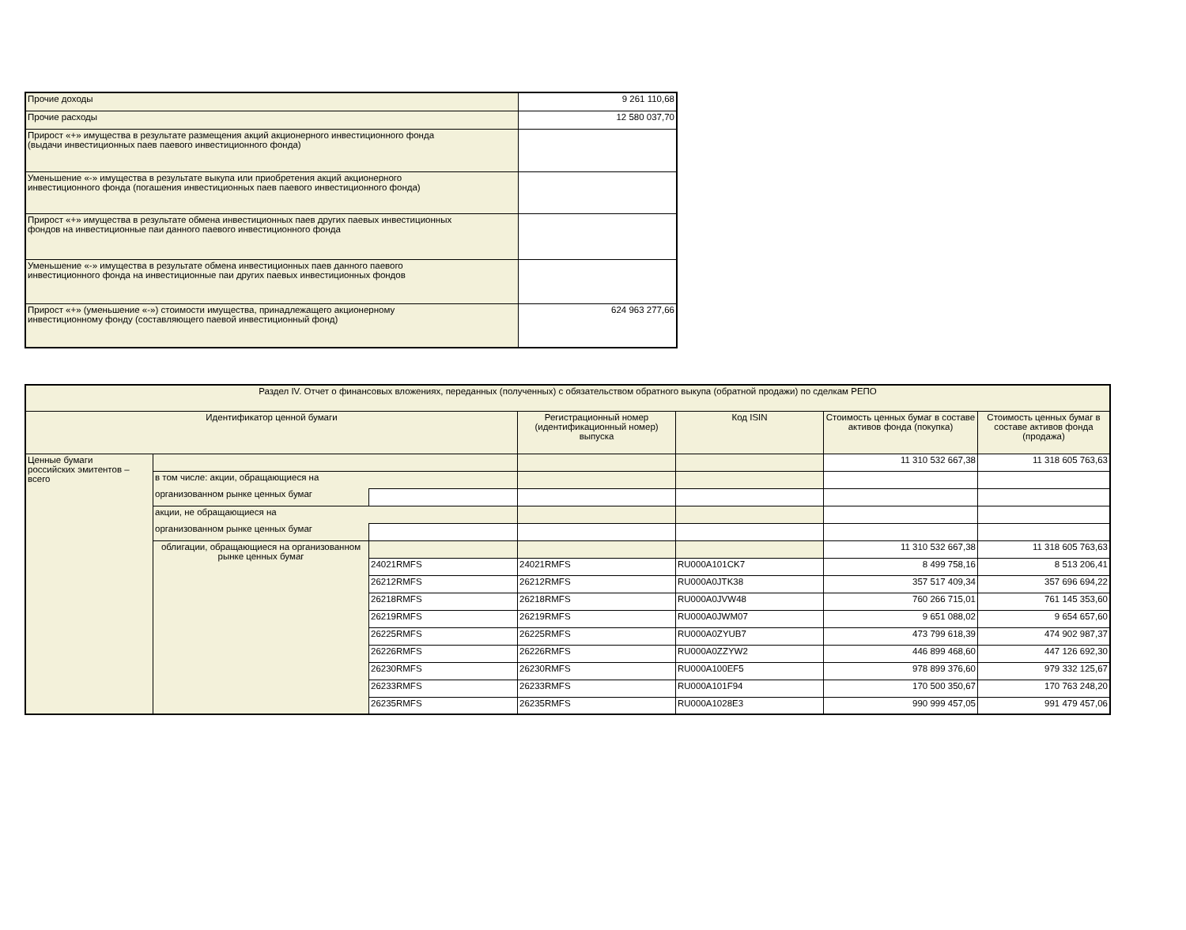| Прочие доходы | 9 261 110,68 |
| Прочие расходы | 12 580 037,70 |
| Прирост «+» имущества в результате размещения акций акционерного инвестиционного фонда (выдачи инвестиционных паев паевого инвестиционного фонда) | |
| Уменьшение «-» имущества в результате выкупа или приобретения акций акционерного инвестиционного фонда (погашения инвестиционных паев паевого инвестиционного фонда) | |
| Прирост «+» имущества в результате обмена инвестиционных паев других паевых инвестиционных фондов на инвестиционные паи данного паевого инвестиционного фонда | |
| Уменьшение «-» имущества в результате обмена инвестиционных паев данного паевого инвестиционного фонда на инвестиционные паи других паевых инвестиционных фондов | |
| Прирост «+» (уменьшение «-») стоимости имущества, принадлежащего акционерному инвестиционному фонду (составляющего паевой инвестиционный фонд) | 624 963 277,66 |
| Раздел IV. Отчет о финансовых вложениях, переданных (полученных) с обязательством обратного выкупа (обратной продажи) по сделкам РЕПО | | | | | | |
| Идентификатор ценной бумаги | | | Регистрационный номер (идентификационный номер) выпуска | Код ISIN | Стоимость ценных бумаг в составе активов фонда (покупка) | Стоимость ценных бумаг в составе активов фонда (продажа) |
| Ценные бумаги российских эмитентов – всего | | | | | 11 310 532 667,38 | 11 318 605 763,63 |
| | в том числе: акции, обращающиеся на | | | | | |
| | организованном рынке ценных бумаг | | | | | |
| | акции, не обращающиеся на | | | | | |
| | организованном рынке ценных бумаг | | | | | |
| | облигации, обращающиеся на организованном рынке ценных бумаг | | | | 11 310 532 667,38 | 11 318 605 763,63 |
| | | 24021RMFS | 24021RMFS | RU000A101CK7 | 8 499 758,16 | 8 513 206,41 |
| | | 26212RMFS | 26212RMFS | RU000A0JTK38 | 357 517 409,34 | 357 696 694,22 |
| | | 26218RMFS | 26218RMFS | RU000A0JVW48 | 760 266 715,01 | 761 145 353,60 |
| | | 26219RMFS | 26219RMFS | RU000A0JWM07 | 9 651 088,02 | 9 654 657,60 |
| | | 26225RMFS | 26225RMFS | RU000A0ZYUB7 | 473 799 618,39 | 474 902 987,37 |
| | | 26226RMFS | 26226RMFS | RU000A0ZZYW2 | 446 899 468,60 | 447 126 692,30 |
| | | 26230RMFS | 26230RMFS | RU000A100EF5 | 978 899 376,60 | 979 332 125,67 |
| | | 26233RMFS | 26233RMFS | RU000A101F94 | 170 500 350,67 | 170 763 248,20 |
| | | 26235RMFS | 26235RMFS | RU000A1028E3 | 990 999 457,05 | 991 479 457,06 |